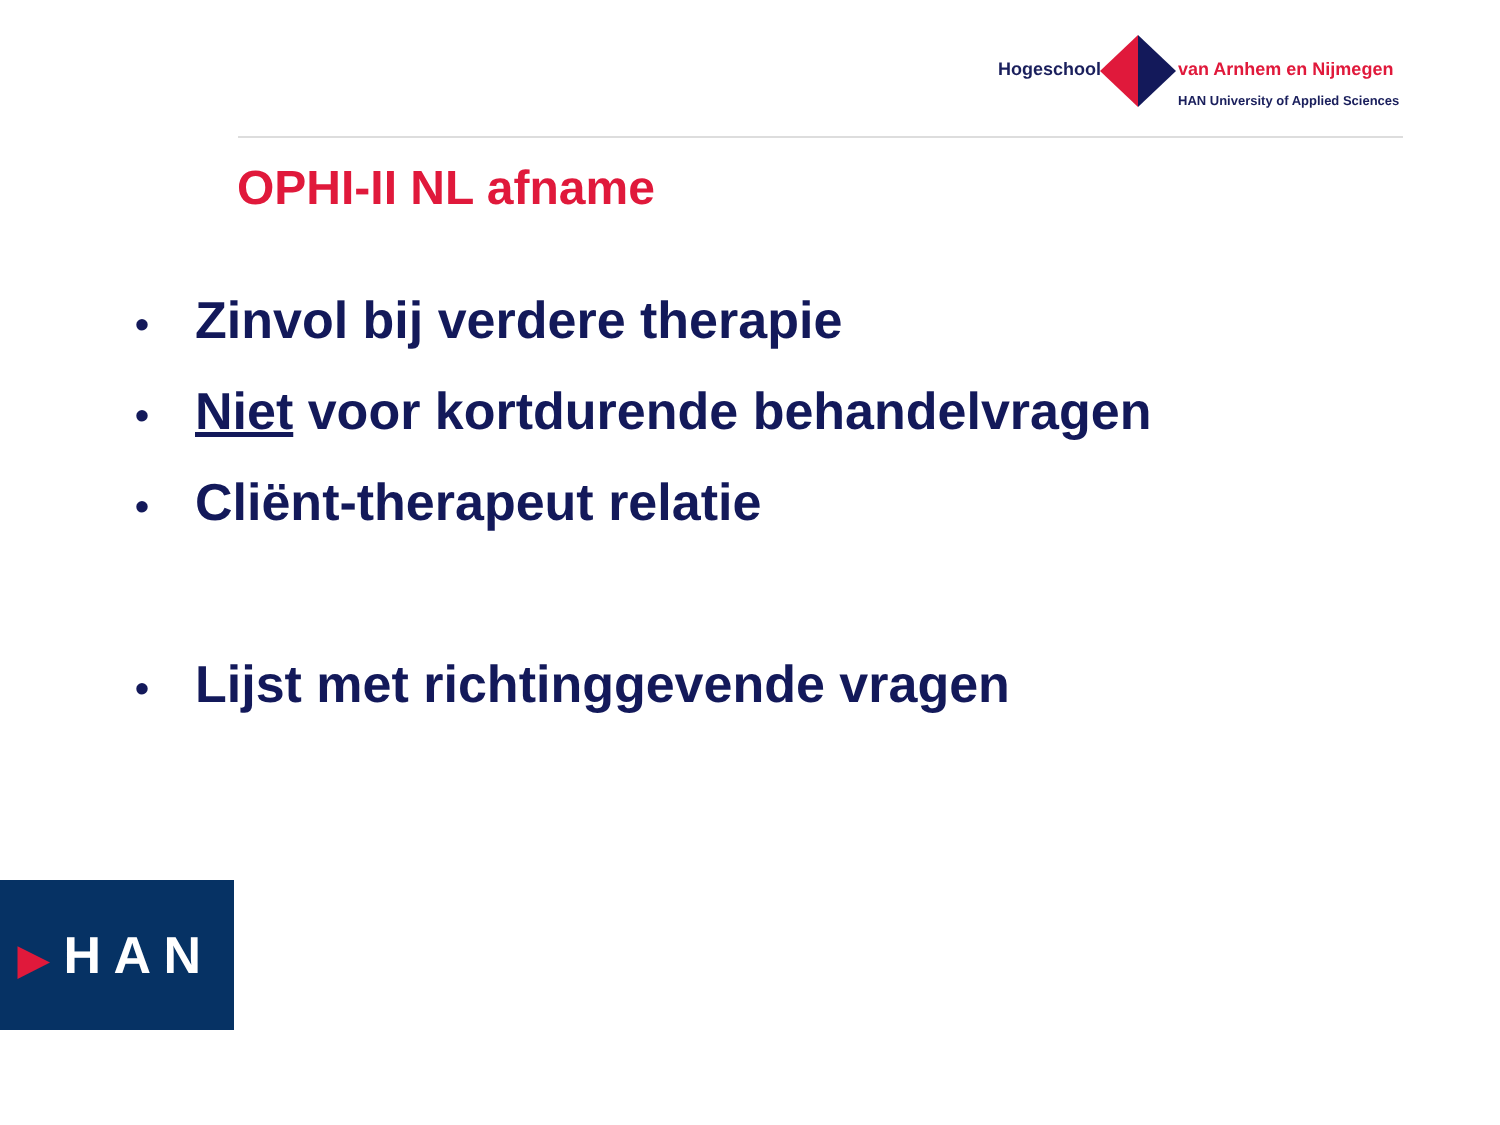Hogeschool van Arnhem en Nijmegen
HAN University of Applied Sciences
OPHI-II NL afname
• Zinvol bij verdere therapie
• Niet voor kortdurende behandelvragen
• Cliënt-therapeut relatie
• Lijst met richtinggevende vragen
▶ H A N